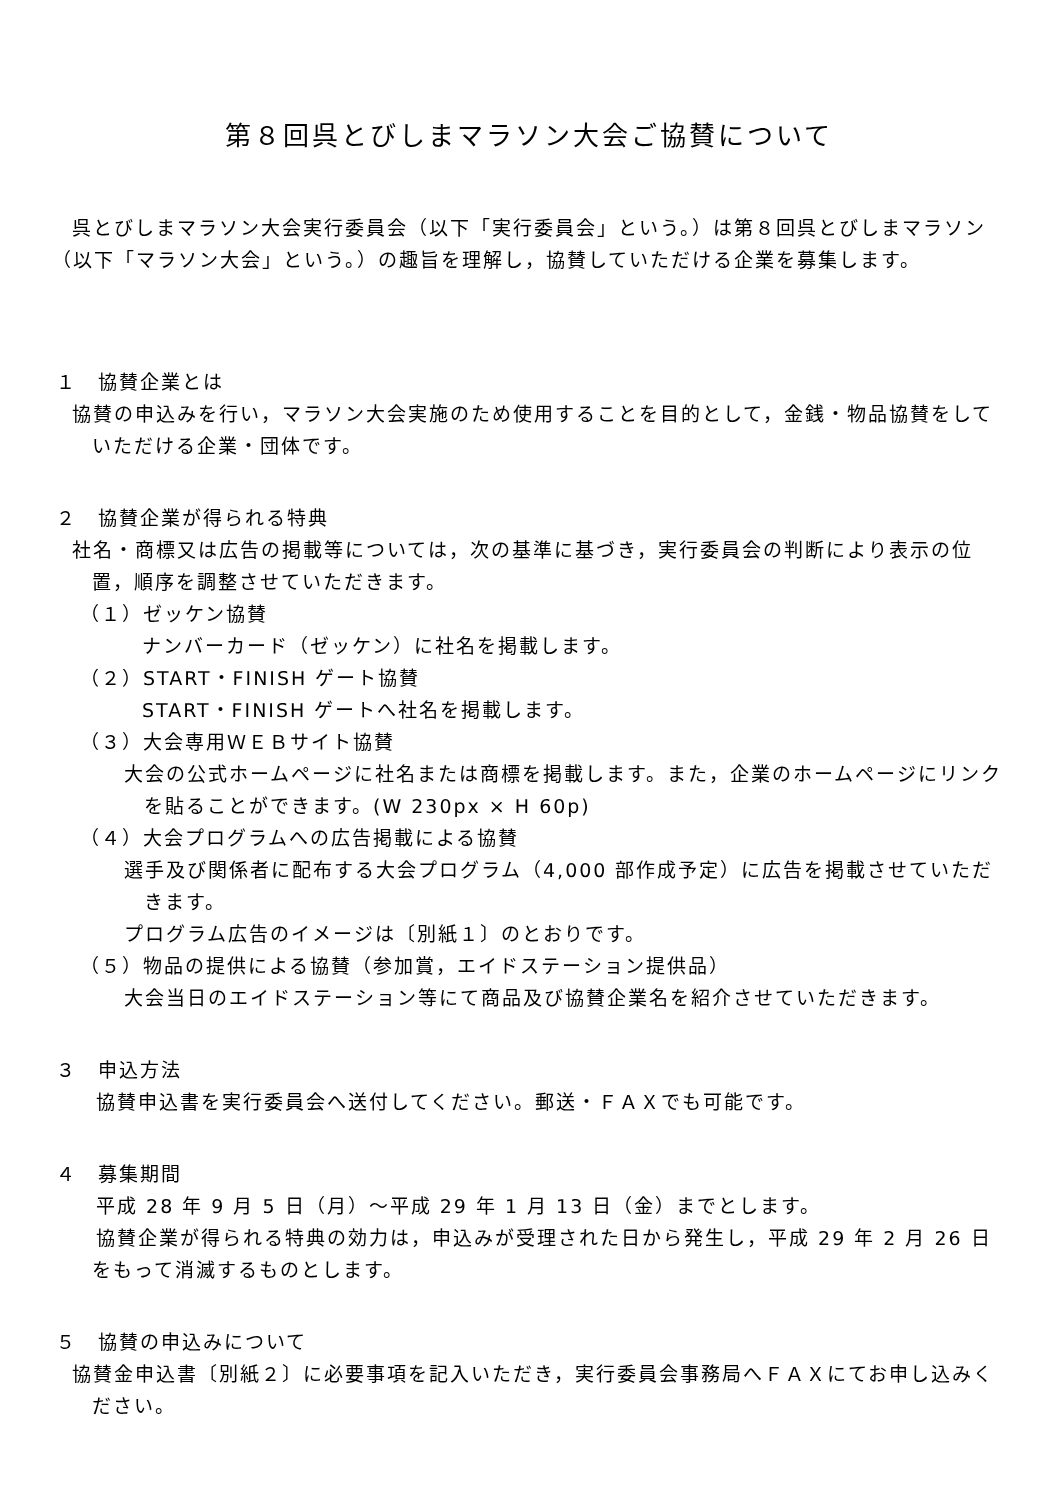第８回呉とびしまマラソン大会ご協賛について
呉とびしまマラソン大会実行委員会（以下「実行委員会」という。）は第８回呉とびしまマラソン（以下「マラソン大会」という。）の趣旨を理解し，協賛していただける企業を募集します。
１　協賛企業とは
協賛の申込みを行い，マラソン大会実施のため使用することを目的として，金銭・物品協賛をしていただける企業・団体です。
２　協賛企業が得られる特典
社名・商標又は広告の掲載等については，次の基準に基づき，実行委員会の判断により表示の位置，順序を調整させていただきます。
（１）ゼッケン協賛
ナンバーカード（ゼッケン）に社名を掲載します。
（２）START・FINISH ゲート協賛
START・FINISH ゲートへ社名を掲載します。
（３）大会専用ＷＥＢサイト協賛
大会の公式ホームページに社名または商標を掲載します。また，企業のホームページにリンクを貼ることができます。(W 230px × H 60p)
（４）大会プログラムへの広告掲載による協賛
選手及び関係者に配布する大会プログラム（4,000 部作成予定）に広告を掲載させていただきます。
プログラム広告のイメージは〔別紙１〕のとおりです。
（５）物品の提供による協賛（参加賞，エイドステーション提供品）
大会当日のエイドステーション等にて商品及び協賛企業名を紹介させていただきます。
３　申込方法
協賛申込書を実行委員会へ送付してください。郵送・ＦＡＸでも可能です。
４　募集期間
平成 28 年 9 月 5 日（月）～平成 29 年 1 月 13 日（金）までとします。
協賛企業が得られる特典の効力は，申込みが受理された日から発生し，平成 29 年 2 月 26 日をもって消滅するものとします。
５　協賛の申込みについて
協賛金申込書〔別紙２〕に必要事項を記入いただき，実行委員会事務局へＦＡＸにてお申し込みください。